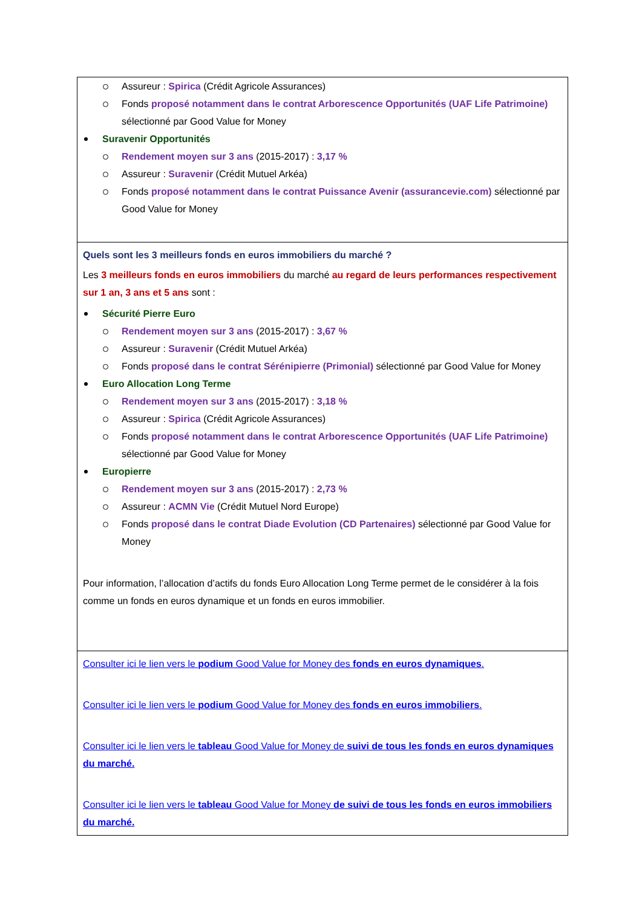Assureur : Spirica (Crédit Agricole Assurances)
Fonds proposé notamment dans le contrat Arborescence Opportunités (UAF Life Patrimoine) sélectionné par Good Value for Money
Suravenir Opportunités
Rendement moyen sur 3 ans (2015-2017) : 3,17 %
Assureur : Suravenir (Crédit Mutuel Arkéa)
Fonds proposé notamment dans le contrat Puissance Avenir (assurancevie.com) sélectionné par Good Value for Money
Quels sont les 3 meilleurs fonds en euros immobiliers du marché ?
Les 3 meilleurs fonds en euros immobiliers du marché au regard de leurs performances respectivement sur 1 an, 3 ans et 5 ans sont :
Sécurité Pierre Euro
Rendement moyen sur 3 ans (2015-2017) : 3,67 %
Assureur : Suravenir (Crédit Mutuel Arkéa)
Fonds proposé dans le contrat Sérénipierre (Primonial) sélectionné par Good Value for Money
Euro Allocation Long Terme
Rendement moyen sur 3 ans (2015-2017) : 3,18 %
Assureur : Spirica (Crédit Agricole Assurances)
Fonds proposé notamment dans le contrat Arborescence Opportunités (UAF Life Patrimoine) sélectionné par Good Value for Money
Europierre
Rendement moyen sur 3 ans (2015-2017) : 2,73 %
Assureur : ACMN Vie (Crédit Mutuel Nord Europe)
Fonds proposé dans le contrat Diade Evolution (CD Partenaires) sélectionné par Good Value for Money
Pour information, l’allocation d’actifs du fonds Euro Allocation Long Terme permet de le considérer à la fois comme un fonds en euros dynamique et un fonds en euros immobilier.
Consulter ici le lien vers le podium Good Value for Money des fonds en euros dynamiques.
Consulter ici le lien vers le podium Good Value for Money des fonds en euros immobiliers.
Consulter ici le lien vers le tableau Good Value for Money de suivi de tous les fonds en euros dynamiques du marché.
Consulter ici le lien vers le tableau Good Value for Money de suivi de tous les fonds en euros immobiliers du marché.